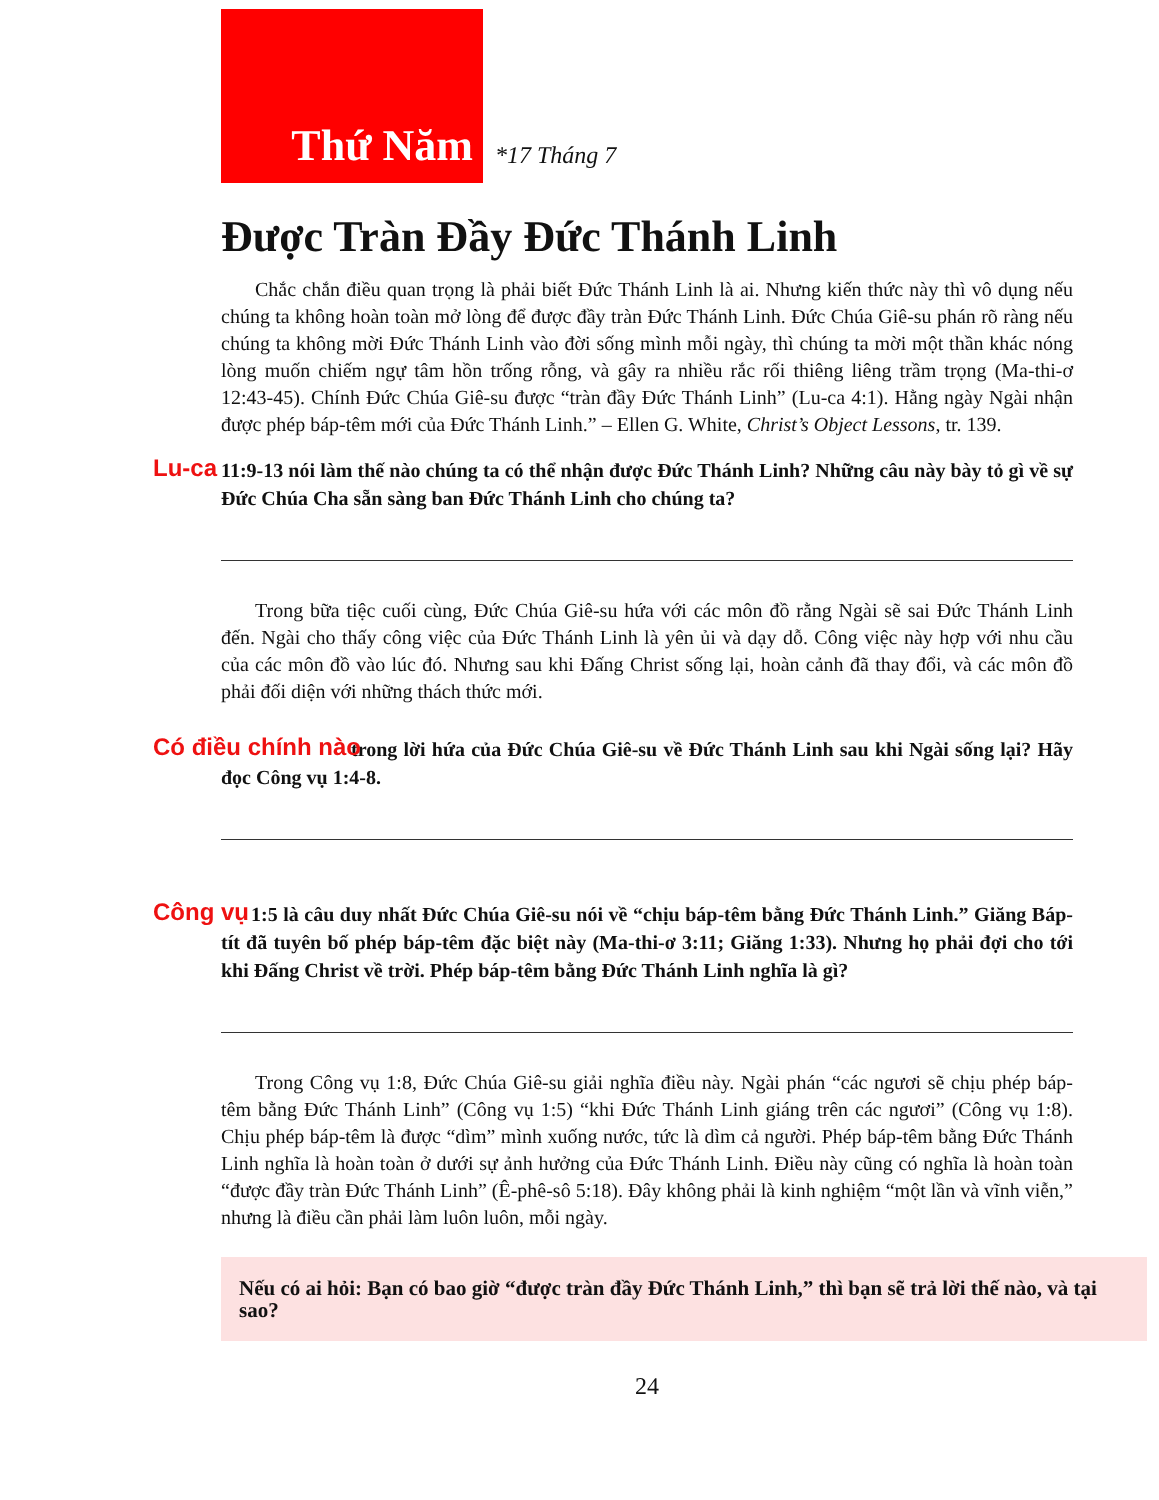Thứ Năm
*17 Tháng 7
Được Tràn Đầy Đức Thánh Linh
Chắc chắn điều quan trọng là phải biết Đức Thánh Linh là ai. Nhưng kiến thức này thì vô dụng nếu chúng ta không hoàn toàn mở lòng để được đầy tràn Đức Thánh Linh. Đức Chúa Giê-su phán rõ ràng nếu chúng ta không mời Đức Thánh Linh vào đời sống mình mỗi ngày, thì chúng ta mời một thần khác nóng lòng muốn chiếm ngự tâm hồn trống rỗng, và gây ra nhiều rắc rối thiêng liêng trầm trọng (Ma-thi-ơ 12:43-45). Chính Đức Chúa Giê-su được “tràn đầy Đức Thánh Linh” (Lu-ca 4:1). Hằng ngày Ngài nhận được phép báp-têm mới của Đức Thánh Linh.” – Ellen G. White, Christ’s Object Lessons, tr. 139.
Lu-ca 11:9-13 nói làm thế nào chúng ta có thể nhận được Đức Thánh Linh? Những câu này bày tỏ gì về sự Đức Chúa Cha sẵn sàng ban Đức Thánh Linh cho chúng ta?
Trong bữa tiệc cuối cùng, Đức Chúa Giê-su hứa với các môn đồ rằng Ngài sẽ sai Đức Thánh Linh đến. Ngài cho thấy công việc của Đức Thánh Linh là yên ủi và dạy dỗ. Công việc này hợp với nhu cầu của các môn đồ vào lúc đó. Nhưng sau khi Đấng Christ sống lại, hoàn cảnh đã thay đổi, và các môn đồ phải đối diện với những thách thức mới.
Có điều chính nào trong lời hứa của Đức Chúa Giê-su về Đức Thánh Linh sau khi Ngài sống lại? Hãy đọc Công vụ 1:4-8.
Công vụ 1:5 là câu duy nhất Đức Chúa Giê-su nói về “chịu báp-têm bằng Đức Thánh Linh.” Giăng Báp-tít đã tuyên bố phép báp-têm đặc biệt này (Ma-thi-ơ 3:11; Giăng 1:33). Nhưng họ phải đợi cho tới khi Đấng Christ về trời. Phép báp-têm bằng Đức Thánh Linh nghĩa là gì?
Trong Công vụ 1:8, Đức Chúa Giê-su giải nghĩa điều này. Ngài phán “các ngươi sẽ chịu phép báp-têm bằng Đức Thánh Linh” (Công vụ 1:5) “khi Đức Thánh Linh giáng trên các ngươi” (Công vụ 1:8). Chịu phép báp-têm là được “dìm” mình xuống nước, tức là dìm cả người. Phép báp-têm bằng Đức Thánh Linh nghĩa là hoàn toàn ở dưới sự ảnh hưởng của Đức Thánh Linh. Điều này cũng có nghĩa là hoàn toàn “được đầy tràn Đức Thánh Linh” (Ê-phê-sô 5:18). Đây không phải là kinh nghiệm “một lần và vĩnh viễn,” nhưng là điều cần phải làm luôn luôn, mỗi ngày.
Nếu có ai hỏi: Bạn có bao giờ “được tràn đầy Đức Thánh Linh,” thì bạn sẽ trả lời thế nào, và tại sao?
24